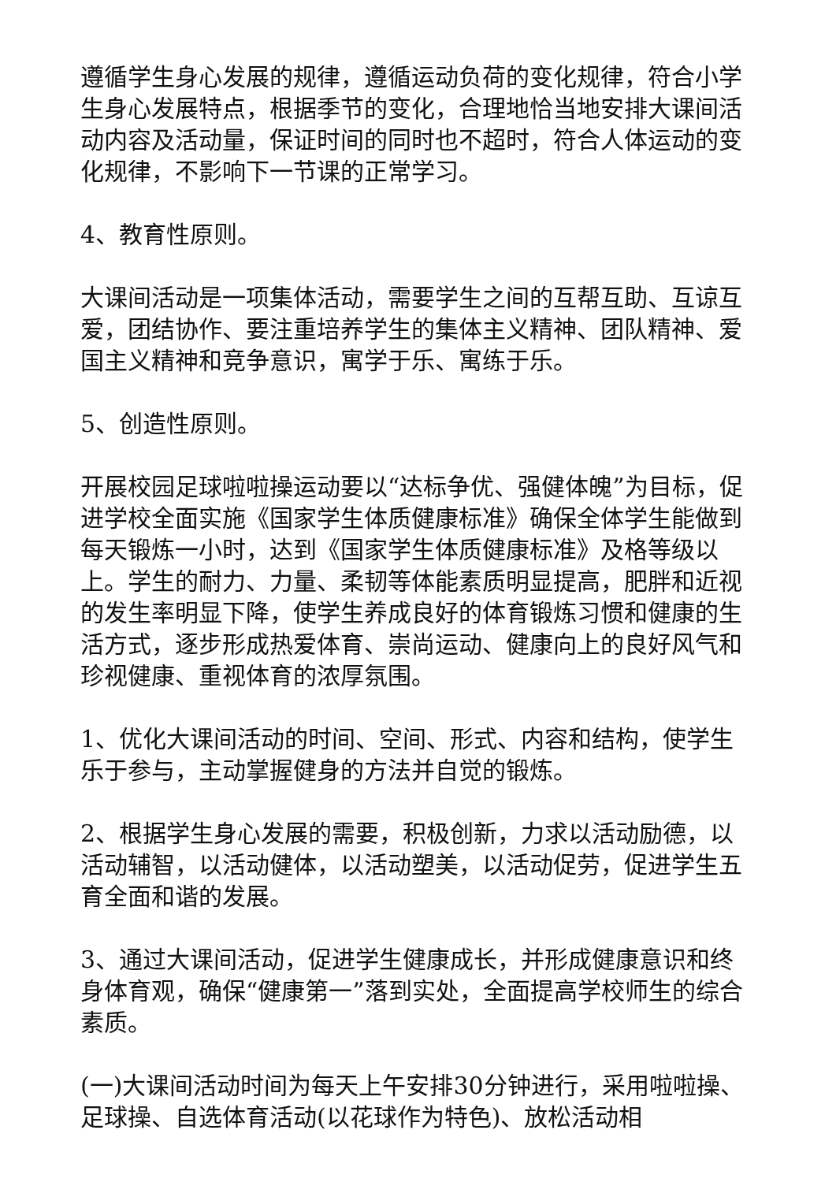遵循学生身心发展的规律，遵循运动负荷的变化规律，符合小学生身心发展特点，根据季节的变化，合理地恰当地安排大课间活动内容及活动量，保证时间的同时也不超时，符合人体运动的变化规律，不影响下一节课的正常学习。
4、教育性原则。
大课间活动是一项集体活动，需要学生之间的互帮互助、互谅互爱，团结协作、要注重培养学生的集体主义精神、团队精神、爱国主义精神和竞争意识，寓学于乐、寓练于乐。
5、创造性原则。
开展校园足球啦啦操运动要以“达标争优、强健体魄”为目标，促进学校全面实施《国家学生体质健康标准》确保全体学生能做到每天锻炼一小时，达到《国家学生体质健康标准》及格等级以上。学生的耐力、力量、柔韧等体能素质明显提高，肥胖和近视的发生率明显下降，使学生养成良好的体育锻炼习惯和健康的生活方式，逐步形成热爱体育、崇尚运动、健康向上的良好风气和珍视健康、重视体育的浓厚氛围。
1、优化大课间活动的时间、空间、形式、内容和结构，使学生乐于参与，主动掌握健身的方法并自觉的锻炼。
2、根据学生身心发展的需要，积极创新，力求以活动励德，以活动辅智，以活动健体，以活动塑美，以活动促劳，促进学生五育全面和谐的发展。
3、通过大课间活动，促进学生健康成长，并形成健康意识和终身体育观，确保“健康第一”落到实处，全面提高学校师生的综合素质。
(一)大课间活动时间为每天上午安排30分钟进行，采用啦啦操、足球操、自选体育活动(以花球作为特色)、放松活动相